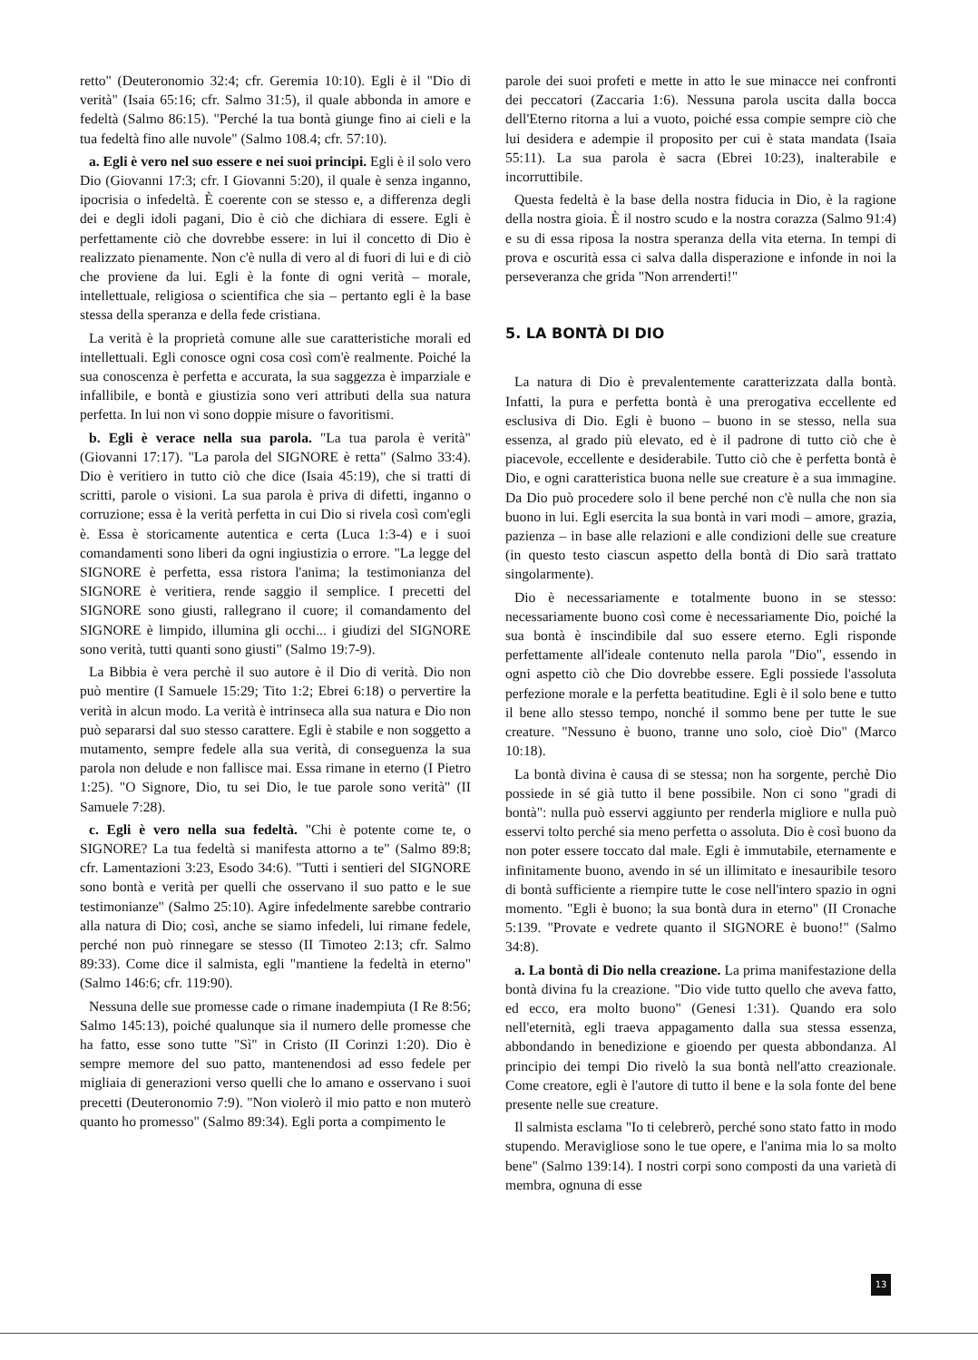retto" (Deuteronomio 32:4; cfr. Geremia 10:10). Egli è il "Dio di verità" (Isaia 65:16; cfr. Salmo 31:5), il quale abbonda in amore e fedeltà (Salmo 86:15). "Perché la tua bontà giunge fino ai cieli e la tua fedeltà fino alle nuvole" (Salmo 108.4; cfr. 57:10).
a. Egli è vero nel suo essere e nei suoi principi. Egli è il solo vero Dio (Giovanni 17:3; cfr. I Giovanni 5:20), il quale è senza inganno, ipocrisia o infedeltà. È coerente con se stesso e, a differenza degli dei e degli idoli pagani, Dio è ciò che dichiara di essere. Egli è perfettamente ciò che dovrebbe essere: in lui il concetto di Dio è realizzato pienamente. Non c'è nulla di vero al di fuori di lui e di ciò che proviene da lui. Egli è la fonte di ogni verità – morale, intellettuale, religiosa o scientifica che sia – pertanto egli è la base stessa della speranza e della fede cristiana.
La verità è la proprietà comune alle sue caratteristiche morali ed intellettuali. Egli conosce ogni cosa così com'è realmente. Poiché la sua conoscenza è perfetta e accurata, la sua saggezza è imparziale e infallibile, e bontà e giustizia sono veri attributi della sua natura perfetta. In lui non vi sono doppie misure o favoritismi.
b. Egli è verace nella sua parola. "La tua parola è verità" (Giovanni 17:17). "La parola del SIGNORE è retta" (Salmo 33:4). Dio è veritiero in tutto ciò che dice (Isaia 45:19), che si tratti di scritti, parole o visioni. La sua parola è priva di difetti, inganno o corruzione; essa è la verità perfetta in cui Dio si rivela così com'egli è. Essa è storicamente autentica e certa (Luca 1:3-4) e i suoi comandamenti sono liberi da ogni ingiustizia o errore. "La legge del SIGNORE è perfetta, essa ristora l'anima; la testimonianza del SIGNORE è veritiera, rende saggio il semplice. I precetti del SIGNORE sono giusti, rallegrano il cuore; il comandamento del SIGNORE è limpido, illumina gli occhi... i giudizi del SIGNORE sono verità, tutti quanti sono giusti" (Salmo 19:7-9).
La Bibbia è vera perchè il suo autore è il Dio di verità. Dio non può mentire (I Samuele 15:29; Tito 1:2; Ebrei 6:18) o pervertire la verità in alcun modo. La verità è intrinseca alla sua natura e Dio non può separarsi dal suo stesso carattere. Egli è stabile e non soggetto a mutamento, sempre fedele alla sua verità, di conseguenza la sua parola non delude e non fallisce mai. Essa rimane in eterno (I Pietro 1:25). "O Signore, Dio, tu sei Dio, le tue parole sono verità" (II Samuele 7:28).
c. Egli è vero nella sua fedeltà. "Chi è potente come te, o SIGNORE? La tua fedeltà si manifesta attorno a te" (Salmo 89:8; cfr. Lamentazioni 3:23, Esodo 34:6). "Tutti i sentieri del SIGNORE sono bontà e verità per quelli che osservano il suo patto e le sue testimonianze" (Salmo 25:10). Agire infedelmente sarebbe contrario alla natura di Dio; così, anche se siamo infedeli, lui rimane fedele, perché non può rinnegare se stesso (II Timoteo 2:13; cfr. Salmo 89:33). Come dice il salmista, egli "mantiene la fedeltà in eterno" (Salmo 146:6; cfr. 119:90).
Nessuna delle sue promesse cade o rimane inadempiuta (I Re 8:56; Salmo 145:13), poiché qualunque sia il numero delle promesse che ha fatto, esse sono tutte "Sì" in Cristo (II Corinzi 1:20). Dio è sempre memore del suo patto, mantenendosi ad esso fedele per migliaia di generazioni verso quelli che lo amano e osservano i suoi precetti (Deuteronomio 7:9). "Non violerò il mio patto e non muterò quanto ho promesso" (Salmo 89:34). Egli porta a compimento le
parole dei suoi profeti e mette in atto le sue minacce nei confronti dei peccatori (Zaccaria 1:6). Nessuna parola uscita dalla bocca dell'Eterno ritorna a lui a vuoto, poiché essa compie sempre ciò che lui desidera e adempie il proposito per cui è stata mandata (Isaia 55:11). La sua parola è sacra (Ebrei 10:23), inalterabile e incorruttibile.
Questa fedeltà è la base della nostra fiducia in Dio, è la ragione della nostra gioia. È il nostro scudo e la nostra corazza (Salmo 91:4) e su di essa riposa la nostra speranza della vita eterna. In tempi di prova e oscurità essa ci salva dalla disperazione e infonde in noi la perseveranza che grida "Non arrenderti!"
5. LA BONTÀ DI DIO
La natura di Dio è prevalentemente caratterizzata dalla bontà. Infatti, la pura e perfetta bontà è una prerogativa eccellente ed esclusiva di Dio. Egli è buono – buono in se stesso, nella sua essenza, al grado più elevato, ed è il padrone di tutto ciò che è piacevole, eccellente e desiderabile. Tutto ciò che è perfetta bontà è Dio, e ogni caratteristica buona nelle sue creature è a sua immagine. Da Dio può procedere solo il bene perché non c'è nulla che non sia buono in lui. Egli esercita la sua bontà in vari modi – amore, grazia, pazienza – in base alle relazioni e alle condizioni delle sue creature (in questo testo ciascun aspetto della bontà di Dio sarà trattato singolarmente).
Dio è necessariamente e totalmente buono in se stesso: necessariamente buono così come è necessariamente Dio, poiché la sua bontà è inscindibile dal suo essere eterno. Egli risponde perfettamente all'ideale contenuto nella parola "Dio", essendo in ogni aspetto ciò che Dio dovrebbe essere. Egli possiede l'assoluta perfezione morale e la perfetta beatitudine. Egli è il solo bene e tutto il bene allo stesso tempo, nonché il sommo bene per tutte le sue creature. "Nessuno è buono, tranne uno solo, cioè Dio" (Marco 10:18).
La bontà divina è causa di se stessa; non ha sorgente, perchè Dio possiede in sé già tutto il bene possibile. Non ci sono "gradi di bontà": nulla può esservi aggiunto per renderla migliore e nulla può esservi tolto perché sia meno perfetta o assoluta. Dio è così buono da non poter essere toccato dal male. Egli è immutabile, eternamente e infinitamente buono, avendo in sé un illimitato e inesauribile tesoro di bontà sufficiente a riempire tutte le cose nell'intero spazio in ogni momento. "Egli è buono; la sua bontà dura in eterno" (II Cronache 5:139. "Provate e vedrete quanto il SIGNORE è buono!" (Salmo 34:8).
a. La bontà di Dio nella creazione. La prima manifestazione della bontà divina fu la creazione. "Dio vide tutto quello che aveva fatto, ed ecco, era molto buono" (Genesi 1:31). Quando era solo nell'eternità, egli traeva appagamento dalla sua stessa essenza, abbondando in benedizione e gioendo per questa abbondanza. Al principio dei tempi Dio rivelò la sua bontà nell'atto creazionale. Come creatore, egli è l'autore di tutto il bene e la sola fonte del bene presente nelle sue creature.
Il salmista esclama "Io ti celebrerò, perché sono stato fatto in modo stupendo. Meravigliose sono le tue opere, e l'anima mia lo sa molto bene" (Salmo 139:14). I nostri corpi sono composti da una varietà di membra, ognuna di esse
13